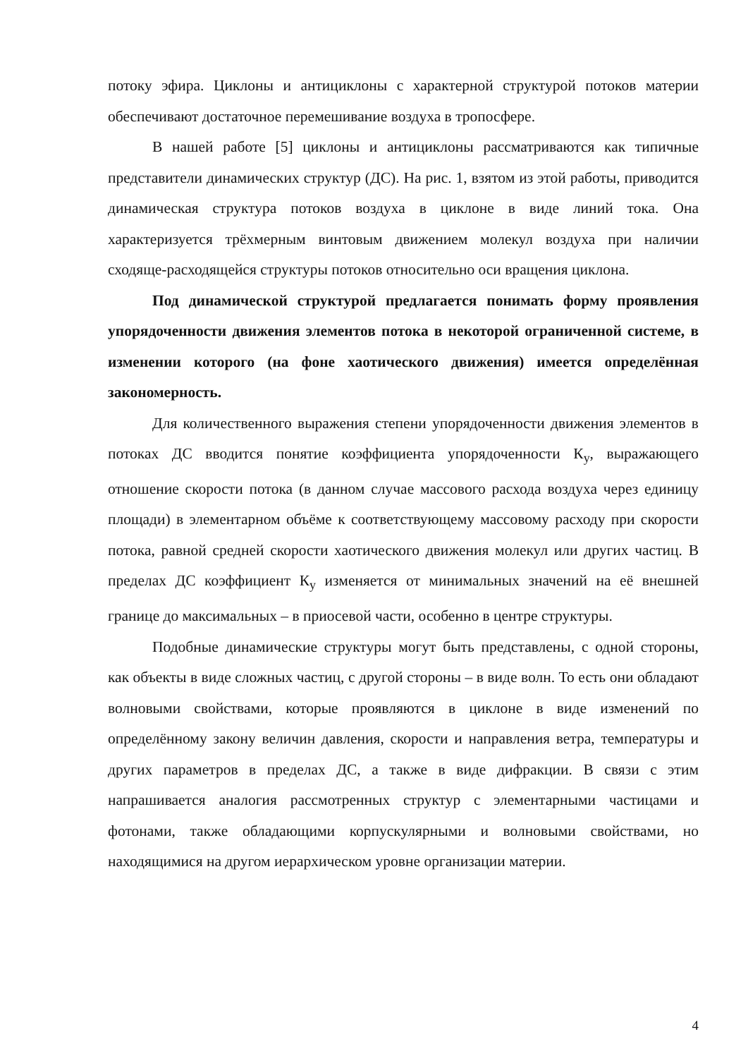потоку эфира. Циклоны и антициклоны с характерной структурой потоков материи обеспечивают достаточное перемешивание воздуха в тропосфере.
В нашей работе [5] циклоны и антициклоны рассматриваются как типичные представители динамических структур (ДС). На рис. 1, взятом из этой работы, приводится динамическая структура потоков воздуха в циклоне в виде линий тока. Она характеризуется трёхмерным винтовым движением молекул воздуха при наличии сходяще-расходящейся структуры потоков относительно оси вращения циклона.
Под динамической структурой предлагается понимать форму проявления упорядоченности движения элементов потока в некоторой ограниченной системе, в изменении которого (на фоне хаотического движения) имеется определённая закономерность.
Для количественного выражения степени упорядоченности движения элементов в потоках ДС вводится понятие коэффициента упорядоченности К<sub>у</sub>, выражающего отношение скорости потока (в данном случае массового расхода воздуха через единицу площади) в элементарном объёме к соответствующему массовому расходу при скорости потока, равной средней скорости хаотического движения молекул или других частиц. В пределах ДС коэффициент К<sub>у</sub> изменяется от минимальных значений на её внешней границе до максимальных – в приосевой части, особенно в центре структуры.
Подобные динамические структуры могут быть представлены, с одной стороны, как объекты в виде сложных частиц, с другой стороны – в виде волн. То есть они обладают волновыми свойствами, которые проявляются в циклоне в виде изменений по определённому закону величин давления, скорости и направления ветра, температуры и других параметров в пределах ДС, а также в виде дифракции. В связи с этим напрашивается аналогия рассмотренных структур с элементарными частицами и фотонами, также обладающими корпускулярными и волновыми свойствами, но находящимися на другом иерархическом уровне организации материи.
4